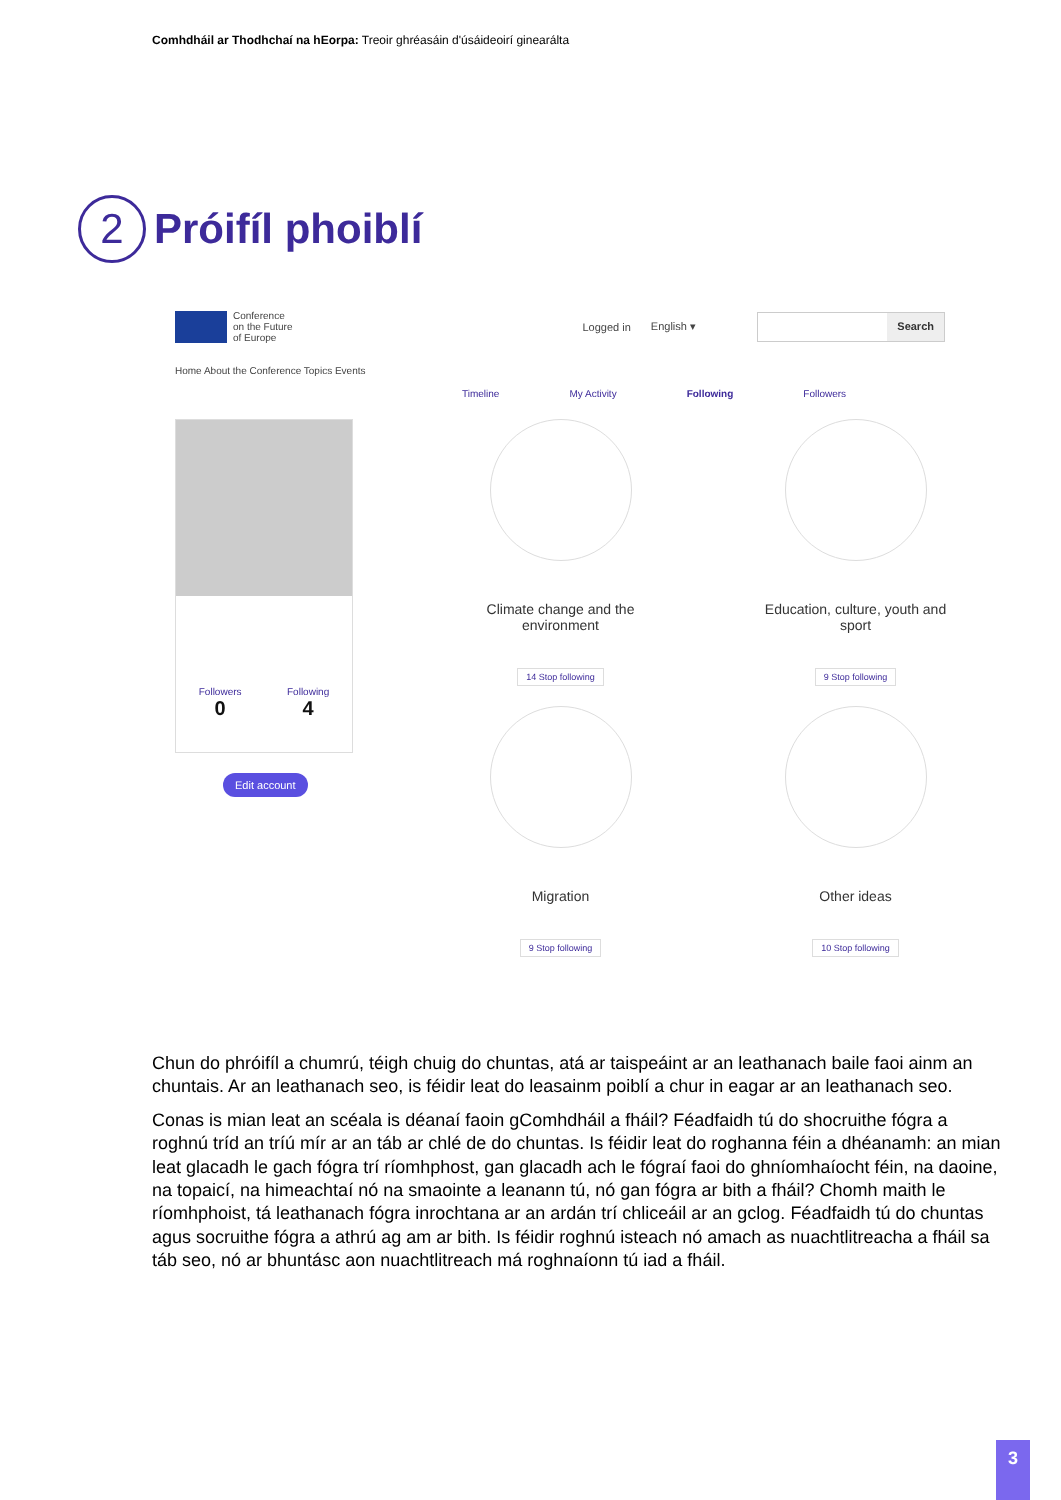Comhdháil ar Thodhchaí na hEorpa: Treoir ghréasáin d'úsáideoirí ginearálta
2 Próifíl phoiblí
Conference
on the Future
of Europe
Logged in English ▾
Search
Home About the Conference Topics Events
Timeline My Activity Following Followers
Followers Following
0 4
Edit account
Climate change and the
environment
14 Stop following
Education, culture, youth and
sport
9 Stop following
Migration
9 Stop following
Other ideas
10 Stop following
Chun do phróifíl a chumrú, téigh chuig do chuntas, atá ar taispeáint ar an leathanach baile faoi ainm an chuntais. Ar an leathanach seo, is féidir leat do leasainm poiblí a chur in eagar ar an leathanach seo.
Conas is mian leat an scéala is déanaí faoin gComhdháil a fháil? Féadfaidh tú do shocruithe fógra a roghnú tríd an tríú mír ar an táb ar chlé de do chuntas. Is féidir leat do roghanna féin a dhéanamh: an mian leat glacadh le gach fógra trí ríomhphost, gan glacadh ach le fógraí faoi do ghníomhaíocht féin, na daoine, na topaicí, na himeachtaí nó na smaointe a leanann tú, nó gan fógra ar bith a fháil? Chomh maith le ríomhphoist, tá leathanach fógra inrochtana ar an ardán trí chliceáil ar an gclog. Féadfaidh tú do chuntas agus socruithe fógra a athrú ag am ar bith. Is féidir roghnú isteach nó amach as nuachtlitreacha a fháil sa táb seo, nó ar bhuntásc aon nuachtlitreach má roghnaíonn tú iad a fháil.
3